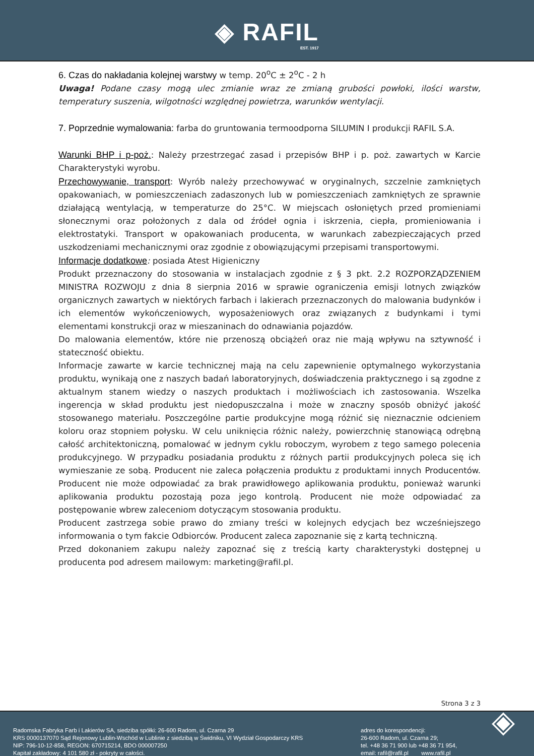◈ RAFIL EST. 1917
6. Czas do nakładania kolejnej warstwy w temp. 20<sup>o</sup>C ± 2<sup>o</sup>C - 2 h
Uwaga! Podane czasy mogą ulec zmianie wraz ze zmianą grubości powłoki, ilości warstw, temperatury suszenia, wilgotności względnej powietrza, warunków wentylacji.
7. Poprzednie wymalowania: farba do gruntowania termoodporna SILUMIN I produkcji RAFIL S.A.
Warunki BHP i p-poż.: Należy przestrzegać zasad i przepisów BHP i p. poż. zawartych w Karcie Charakterystyki wyrobu.
Przechowywanie, transport: Wyrób należy przechowywać w oryginalnych, szczelnie zamkniętych opakowaniach, w pomieszczeniach zadaszonych lub w pomieszczeniach zamkniętych ze sprawnie działającą wentylacją, w temperaturze do 25°C. W miejscach osłoniętych przed promieniami słonecznymi oraz położonych z dala od źródeł ognia i iskrzenia, ciepła, promieniowania i elektrostatyki. Transport w opakowaniach producenta, w warunkach zabezpieczających przed uszkodzeniami mechanicznymi oraz zgodnie z obowiązującymi przepisami transportowymi.
Informacje dodatkowe: posiada Atest Higieniczny
Produkt przeznaczony do stosowania w instalacjach zgodnie z § 3 pkt. 2.2 ROZPORZĄDZENIEM MINISTRA ROZWOJU z dnia 8 sierpnia 2016 w sprawie ograniczenia emisji lotnych związków organicznych zawartych w niektórych farbach i lakierach przeznaczonych do malowania budynków i ich elementów wykończeniowych, wyposażeniowych oraz związanych z budynkami i tymi elementami konstrukcji oraz w mieszaninach do odnawiania pojazdów.
Do malowania elementów, które nie przenoszą obciążeń oraz nie mają wpływu na sztywność i stateczność obiektu.
Informacje zawarte w karcie technicznej mają na celu zapewnienie optymalnego wykorzystania produktu, wynikają one z naszych badań laboratoryjnych, doświadczenia praktycznego i są zgodne z aktualnym stanem wiedzy o naszych produktach i możliwościach ich zastosowania. Wszelka ingerencja w skład produktu jest niedopuszczalna i może w znaczny sposób obniżyć jakość stosowanego materiału. Poszczególne partie produkcyjne mogą różnić się nieznacznie odcieniem koloru oraz stopniem połysku. W celu uniknięcia różnic należy, powierzchnię stanowiącą odrębną całość architektoniczną, pomalować w jednym cyklu roboczym, wyrobem z tego samego polecenia produkcyjnego. W przypadku posiadania produktu z różnych partii produkcyjnych poleca się ich wymieszanie ze sobą. Producent nie zaleca połączenia produktu z produktami innych Producentów. Producent nie może odpowiadać za brak prawidłowego aplikowania produktu, ponieważ warunki aplikowania produktu pozostają poza jego kontrolą. Producent nie może odpowiadać za postępowanie wbrew zaleceniom dotyczącym stosowania produktu.
Producent zastrzega sobie prawo do zmiany treści w kolejnych edycjach bez wcześniejszego informowania o tym fakcie Odbiorców. Producent zaleca zapoznanie się z kartą techniczną.
Przed dokonaniem zakupu należy zapoznać się z treścią karty charakterystyki dostępnej u producenta pod adresem mailowym: marketing@rafil.pl.
Strona 3 z 3
Radomska Fabryka Farb i Lakierów SA, siedziba spółki: 26-600 Radom, ul. Czarna 29
KRS 0000137070 Sąd Rejonowy Lublin-Wschód w Lublinie z siedzibą w Świdniku, VI Wydział Gospodarczy KRS
NIP: 796-10-12-858, REGON: 670715214, BDO 000007250
Kapitał zakładowy: 4 101 580 zł - pokryty w całości.
adres do korespondencji:
26-600 Radom, ul. Czarna 29;
tel. +48 36 71 900 lub +48 36 71 954,
email: rafil@rafil.pl www.rafil.pl
◈